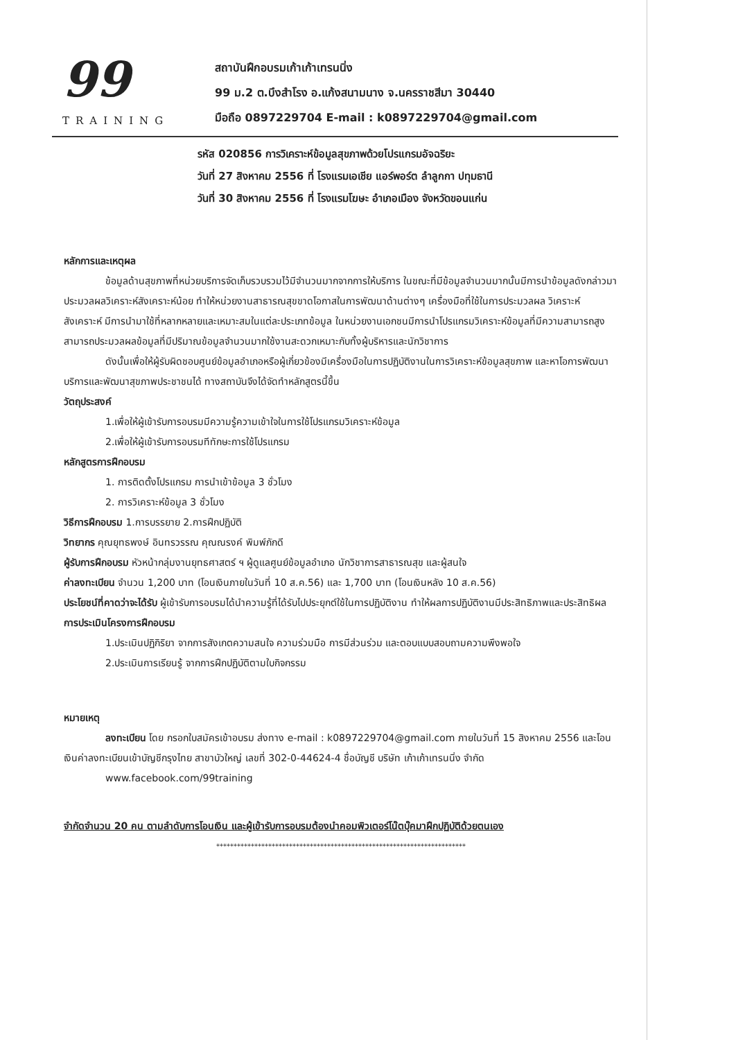99
TRAINING
สถาบันฝึกอบรมเก้าเก้าเทรนนิ่ง
99 ม.2 ต.บึงสำโรง อ.แก้งสนามนาง จ.นครราชสีมา 30440
มือถือ 0897229704 E-mail : k0897229704@gmail.com
รหัส 020856 การวิเคราะห์ข้อมูลสุขภาพด้วยโปรแกรมอัจฉริยะ
วันที่ 27 สิงหาคม 2556 ที่ โรงแรมเอเชีย แอร์พอร์ต ลำลูกกา ปทุมธานี
วันที่ 30 สิงหาคม 2556 ที่ โรงแรมโฆษะ อำเภอเมือง จังหวัดขอนแก่น
หลักการและเหตุผล
ข้อมูลด้านสุขภาพที่หน่วยบริการจัดเก็บรวบรวมไว้มีจำนวนมากจากการให้บริการ ในขณะที่มีข้อมูลจำนวนมากนั้นมีการนำข้อมูลดังกล่าวมาประมวลผลวิเคราะห์สังเคราะห์น้อย ทำให้หน่วยงานสาธารณสุขขาดโอกาสในการพัฒนาด้านต่างๆ เครื่องมือที่ใช้ในการประมวลผล วิเคราะห์ สังเคราะห์ มีการนำมาใช้ที่หลากหลายและเหมาะสมในแต่ละประเภทข้อมูล ในหน่วยงานเอกชนมีการนำโปรแกรมวิเคราะห์ข้อมูลที่มีความสามารถสูงสามารถประมวลผลข้อมูลที่มีปริมาณข้อมูลจำนวนมากใช้งานสะดวกเหมาะกับทั้งผู้บริหารและนักวิชาการ
ดังนั้นเพื่อให้ผู้รับผิดชอบศูนย์ข้อมูลอำเภอหรือผู้เกี่ยวข้องมีเครื่องมือในการปฏิบัติงานในการวิเคราะห์ข้อมูลสุขภาพ และหาโอการพัฒนาบริการและพัฒนาสุขภาพประชาชนได้ ทางสถาบันจึงได้จัดทำหลักสูตรนี้ขึ้น
วัตถุประสงค์
1.เพื่อให้ผู้เข้ารับการอบรมมีความรู้ความเข้าใจในการใช้โปรแกรมวิเคราะห์ข้อมูล
2.เพื่อให้ผู้เข้ารับการอบรมทีทักษะการใช้โปรแกรม
หลักสูตรการฝึกอบรม
1. การติดตั้งโปรแกรม การนำเข้าข้อมูล 3 ชั่วโมง
2. การวิเคราะห์ข้อมูล 3 ชั่วโมง
วิธีการฝึกอบรม 1.การบรรยาย 2.การฝึกปฏิบัติ
วิทยากร คุณยุทธพงษ์ อินทรวรรณ คุณณรงค์ พิมพ์ภักดี
ผู้รับการฝึกอบรม หัวหน้ากลุ่มงานยุทธศาสตร์ ฯ ผู้ดูแลศูนย์ข้อมูลอำเภอ นักวิชาการสาธารณสุข และผู้สนใจ
ค่าลงทะเบียน จำนวน 1,200 บาท (โอนเงินภายในวันที่ 10 ส.ค.56) และ 1,700 บาท (โอนเงินหลัง 10 ส.ค.56)
ประโยชน์ที่คาดว่าจะได้รับ ผู้เข้ารับการอบรมได้นำความรู้ที่ได้รับไปประยุกต์ใช้ในการปฏิบัติงาน ทำให้ผลการปฏิบัติงานมีประสิทธิภาพและประสิทธิผล
การประเมินโครงการฝึกอบรม
1.ประเมินปฏิกิริยา จากการสังเกตความสนใจ ความร่วมมือ การมีส่วนร่วม และตอบแบบสอบถามความพึงพอใจ
2.ประเมินการเรียนรู้ จากการฝึกปฏิบัติตามใบกิจกรรม
หมายเหตุ
ลงทะเบียน โดย กรอกใบสมัครเข้าอบรม ส่งทาง e-mail : k0897229704@gmail.com ภายในวันที่ 15 สิงหาคม 2556 และโอนเงินค่าลงทะเบียนเข้าบัญชีกรุงไทย สาขาบัวใหญ่ เลขที่ 302-0-44624-4 ชื่อบัญชี บริษัท เก้าเก้าเทรนนิ่ง จำกัด
www.facebook.com/99training
จำกัดจำนวน 20 คน ตามลำดับการโอนเงิน และผู้เข้ารับการอบรมต้องนำคอมพิวเตอร์โน๊ตบุ๊คมาฝึกปฏิบัติด้วยตนเอง
************************************************************************